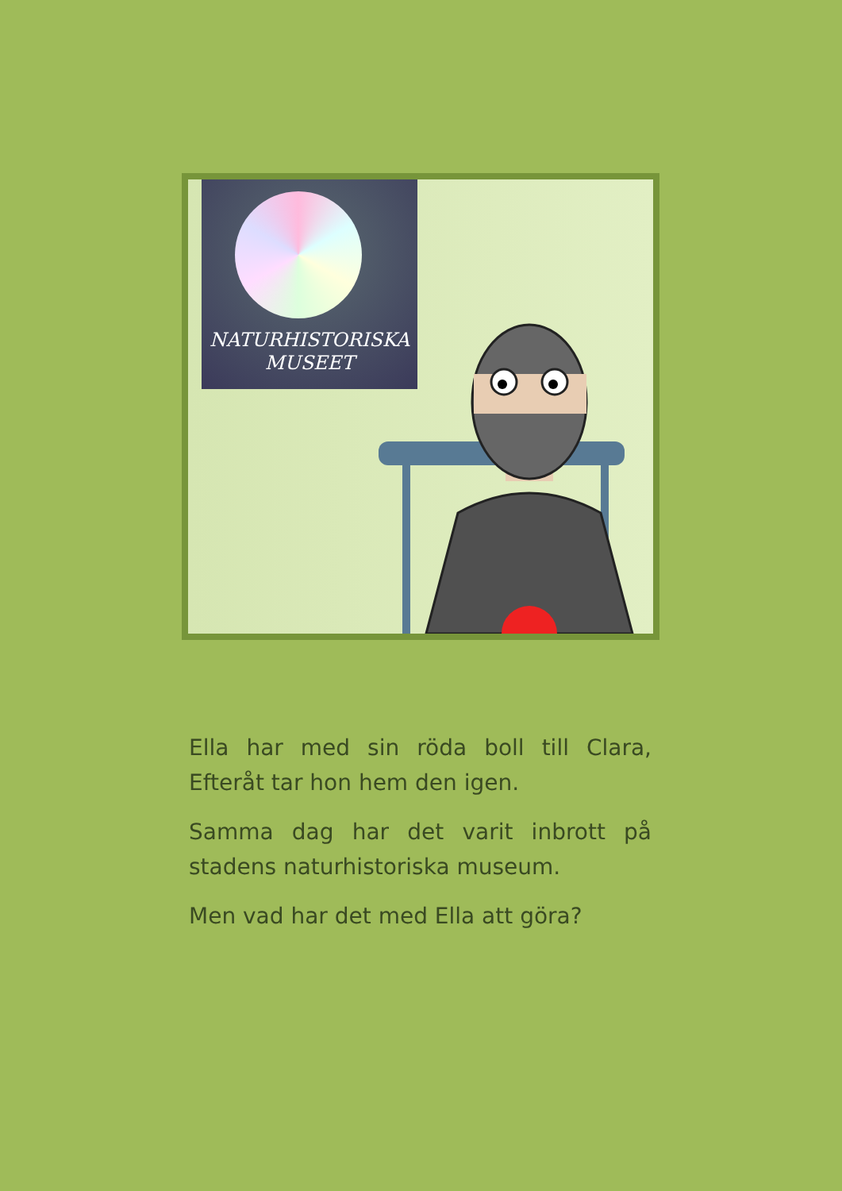NATURHISTORISKA
MUSEET
Ella har med sin röda boll till Clara, Efteråt tar hon hem den igen.
Samma dag har det varit inbrott på stadens naturhistoriska museum.
Men vad har det med Ella att göra?